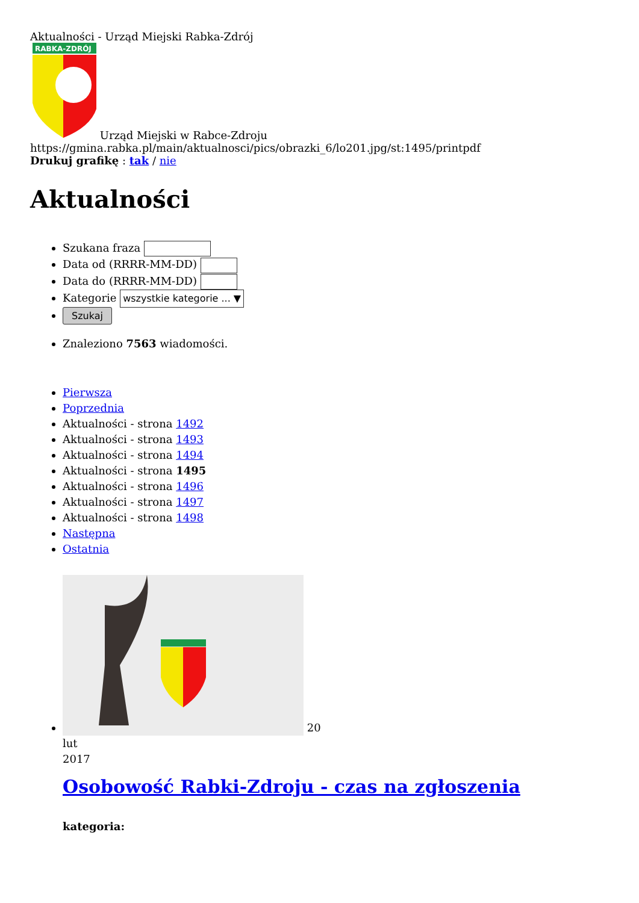Aktualności - Urząd Miejski Rabka-Zdrój
RABKA-ZDRÓJ
Urząd Miejski w Rabce-Zdroju
https://gmina.rabka.pl/main/aktualnosci/pics/obrazki_6/lo201.jpg/st:1495/printpdf
Drukuj grafikę : tak / nie
Aktualności
Szukana fraza
Data od (RRRR-MM-DD)
Data do (RRRR-MM-DD)
Kategorie wszystkie kategorie ... ▼
Szukaj
Znaleziono 7563 wiadomości.
Pierwsza
Poprzednia
Aktualności - strona 1492
Aktualności - strona 1493
Aktualności - strona 1494
Aktualności - strona 1495
Aktualności - strona 1496
Aktualności - strona 1497
Aktualności - strona 1498
Następna
Ostatnia
20
lut
2017
Osobowość Rabki-Zdroju - czas na zgłoszenia
kategoria: